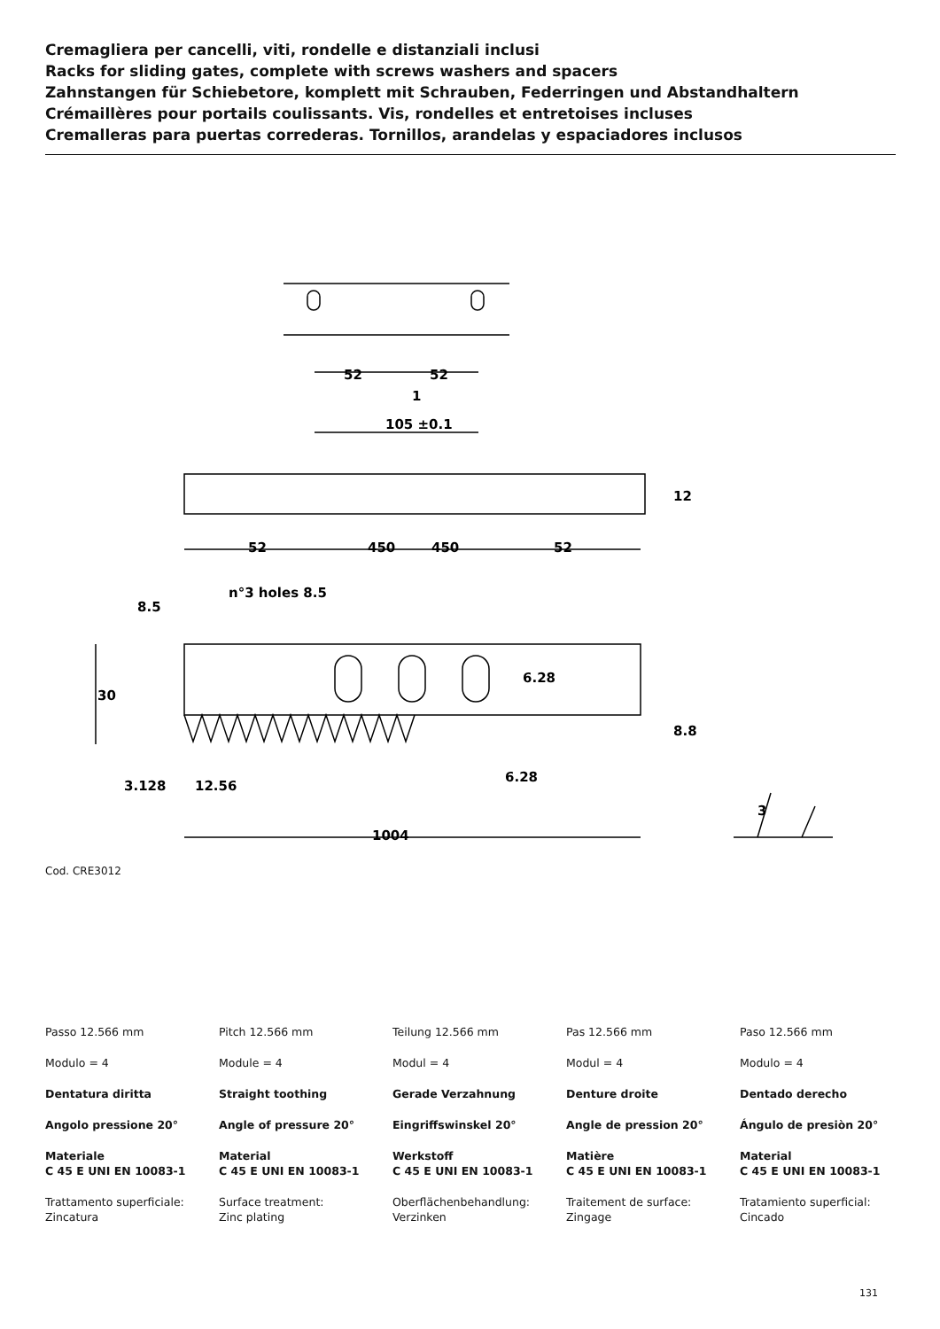Cremagliera per cancelli, viti, rondelle e distanziali inclusi
Racks for sliding gates, complete with screws washers and spacers
Zahnstangen für Schiebetore, komplett mit Schrauben, Federringen und Abstandhaltern
Crémaillères pour portails coulissants. Vis, rondelles et entretoises incluses
Cremalleras para puertas correderas. Tornillos, arandelas y espaciadores inclusos
52
52
1
105 ±0.1
52
450
450
52
n°3 holes 8.5
6.28
6.28
3.128
12.56
1004
30
8.5
12
8.8
3
Cod. CRE3012
| Passo 12.566 mm | Pitch 12.566 mm | Teilung 12.566 mm | Pas 12.566 mm | Paso 12.566 mm |
| Modulo = 4 | Module = 4 | Modul = 4 | Modul = 4 | Modulo = 4 |
| Dentatura diritta | Straight toothing | Gerade Verzahnung | Denture droite | Dentado derecho |
| Angolo pressione 20° | Angle of pressure 20° | Eingriffswinskel 20° | Angle de pression 20° | Ángulo de presiòn 20° |
| Materiale C 45 E UNI EN 10083-1 | Material C 45 E UNI EN 10083-1 | Werkstoff C 45 E UNI EN 10083-1 | Matière C 45 E UNI EN 10083-1 | Material C 45 E UNI EN 10083-1 |
| Trattamento superficiale: Zincatura | Surface treatment: Zinc plating | Oberflächenbehandlung: Verzinken | Traitement de surface: Zingage | Tratamiento superficial: Cincado |
131